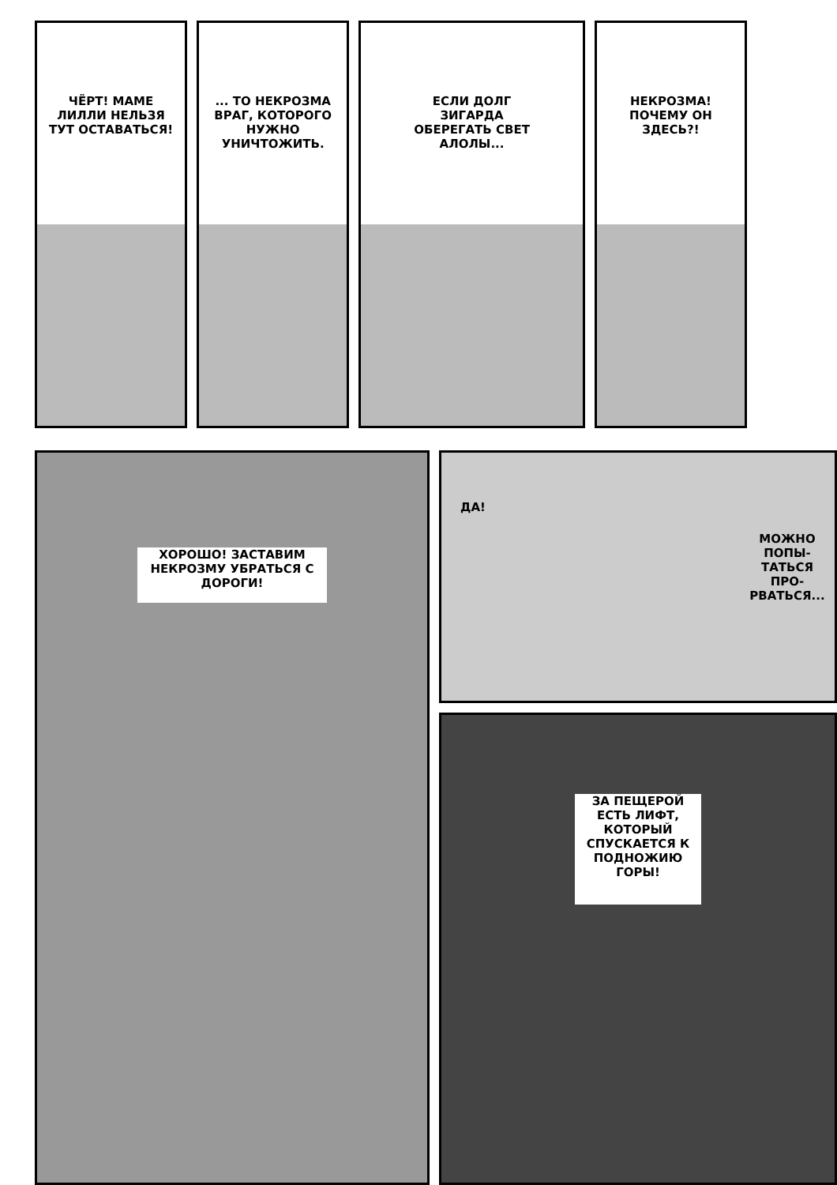ЧЁРТ! МАМЕ ЛИЛЛИ НЕЛЬЗЯ ТУТ ОСТАВАТЬСЯ!
... ТО НЕКРОЗМА ВРАГ, КОТОРОГО НУЖНО УНИЧТОЖИТЬ.
ЕСЛИ ДОЛГ ЗИГАРДА ОБЕРЕГАТЬ СВЕТ АЛОЛЫ...
НЕКРОЗМА! ПОЧЕМУ ОН ЗДЕСЬ?!
ХОРОШО! ЗАСТАВИМ НЕКРОЗМУ УБРАТЬСЯ С ДОРОГИ!
ДА!
МОЖНО ПОПЫ-ТАТЬСЯ ПРО-РВАТЬСЯ...
ЗА ПЕЩЕРОЙ ЕСТЬ ЛИФТ, КОТОРЫЙ СПУСКАЕТСЯ К ПОДНОЖИЮ ГОРЫ!